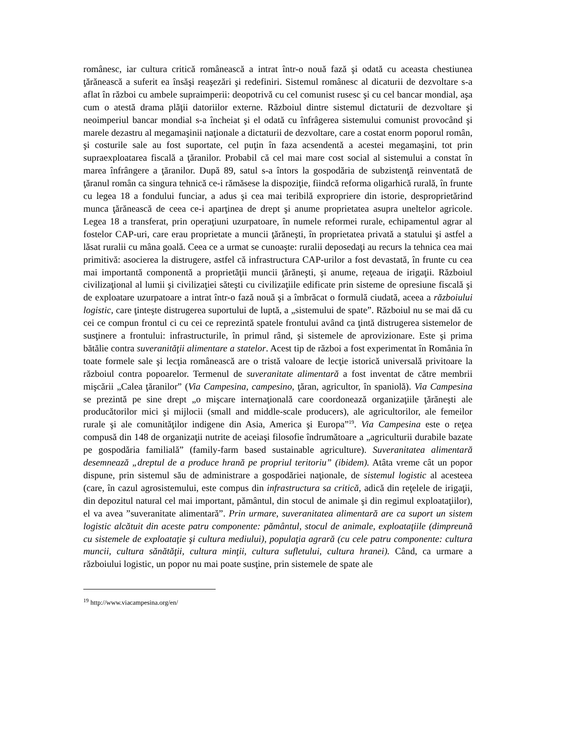românesc, iar cultura critică românească a intrat într-o nouă fază şi odată cu aceasta chestiunea ţărănească a suferit ea însăşi reaşezări şi redefiniri. Sistemul românesc al dicaturii de dezvoltare s-a aflat în război cu ambele supraimperii: deopotrivă cu cel comunist rusesc şi cu cel bancar mondial, aşa cum o atestă drama plăţii datoriilor externe. Războiul dintre sistemul dictaturii de dezvoltare şi neoimperiul bancar mondial s-a încheiat şi el odată cu înfrâgerea sistemului comunist provocând şi marele dezastru al megamaşinii naţionale a dictaturii de dezvoltare, care a costat enorm poporul român, şi costurile sale au fost suportate, cel puţin în faza acsendentă a acestei megamaşini, tot prin supraexploatarea fiscală a ţăranilor. Probabil că cel mai mare cost social al sistemului a constat în marea înfrângere a ţăranilor. După 89, satul s-a întors la gospodăria de subzistenţă reinventată de ţăranul român ca singura tehnică ce-i rămăsese la dispoziţie, fiindcă reforma oligarhică rurală, în frunte cu legea 18 a fondului funciar, a adus şi cea mai teribilă expropriere din istorie, desproprietărind munca ţărănească de ceea ce-i aparţinea de drept şi anume proprietatea asupra uneltelor agricole. Legea 18 a transferat, prin operaţiuni uzurpatoare, în numele reformei rurale, echipamentul agrar al fostelor CAP-uri, care erau proprietate a muncii ţărăneşti, în proprietatea privată a statului şi astfel a lăsat ruralii cu mâna goală. Ceea ce a urmat se cunoaşte: ruralii deposedaţi au recurs la tehnica cea mai primitivă: asocierea la distrugere, astfel că infrastructura CAP-urilor a fost devastată, în frunte cu cea mai importantă componentă a proprietăţii muncii ţărăneşti, şi anume, reţeaua de irigaţii. Războiul civilizaţional al lumii şi civilizaţiei săteşti cu civilizaţiile edificate prin sisteme de opresiune fiscală şi de exploatare uzurpatoare a intrat într-o fază nouă şi a îmbrăcat o formulă ciudată, aceea a războiului logistic, care ţinteşte distrugerea suportului de luptă, a „sistemului de spate”. Războiul nu se mai dă cu cei ce compun frontul ci cu cei ce reprezintă spatele frontului având ca ţintă distrugerea sistemelor de susţinere a frontului: infrastructurile, în primul rând, şi sistemele de aprovizionare. Este şi prima bătălie contra suveranităţii alimentare a statelor. Acest tip de război a fost experimentat în România în toate formele sale şi lecţia românească are o tristă valoare de lecţie istorică universală privitoare la războiul contra popoarelor. Termenul de suveranitate alimentară a fost inventat de către membrii mişcării „Calea ţăranilor” (Via Campesina, campesino, ţăran, agricultor, în spaniolă). Via Campesina se prezintă pe sine drept „o mişcare internaţională care coordonează organizaţiile ţărăneşti ale producătorilor mici şi mijlocii (small and middle-scale producers), ale agricultorilor, ale femeilor rurale şi ale comunităţilor indigene din Asia, America şi Europa”<sup>19</sup>. Via Campesina este o reţea compusă din 148 de organizaţii nutrite de aceiaşi filosofie îndrumătoare a „agriculturii durabile bazate pe gospodăria familială” (family-farm based sustainable agriculture). Suveranitatea alimentară desemnează „dreptul de a produce hrană pe propriul teritoriu” (ibidem). Atâta vreme cât un popor dispune, prin sistemul său de administrare a gospodăriei naţionale, de sistemul logistic al acesteea (care, în cazul agrosistemului, este compus din infrastructura sa critică, adică din reţelele de irigaţii, din depozitul natural cel mai important, pământul, din stocul de animale şi din regimul exploataţiilor), el va avea ”suveranitate alimentară”. Prin urmare, suveranitatea alimentară are ca suport un sistem logistic alcătuit din aceste patru componente: pământul, stocul de animale, exploataţiile (dimpreună cu sistemele de exploataţie şi cultura mediului), populaţia agrară (cu cele patru componente: cultura muncii, cultura sănătăţii, cultura minţii, cultura sufletului, cultura hranei). Când, ca urmare a războiului logistic, un popor nu mai poate susţine, prin sistemele de spate ale
<sup>19</sup> http://www.viacampesina.org/en/